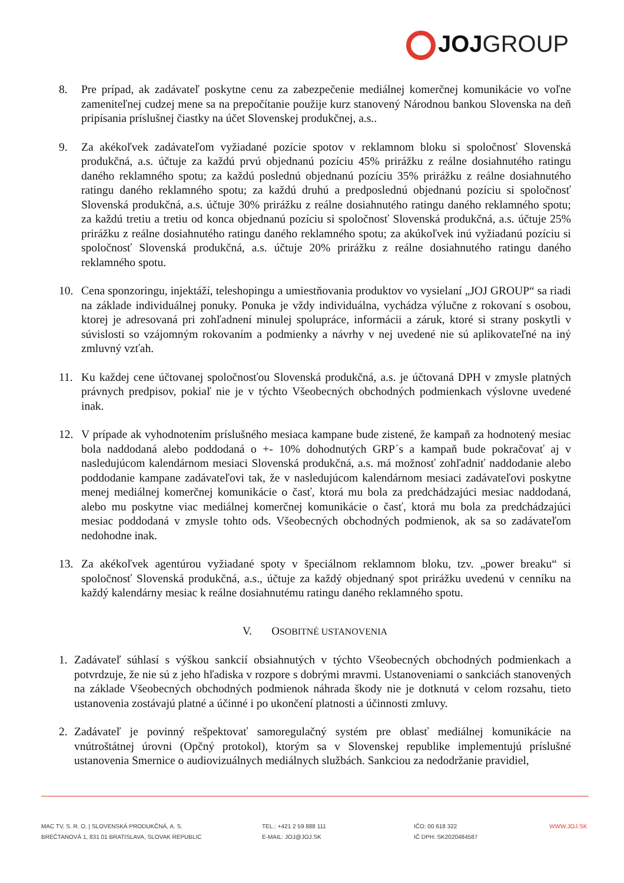JOJ GROUP
8. Pre prípad, ak zadávateľ poskytne cenu za zabezpečenie mediálnej komerčnej komunikácie vo voľne zameniteľnej cudzej mene sa na prepočítanie použije kurz stanovený Národnou bankou Slovenska na deň pripísania príslušnej čiastky na účet Slovenskej produkčnej, a.s..
9. Za akékoľvek zadávateľom vyžiadané pozície spotov v reklamnom bloku si spoločnosť Slovenská produkčná, a.s. účtuje za každú prvú objednanú pozíciu 45% prirážku z reálne dosiahnutého ratingu daného reklamného spotu; za každú poslednú objednanú pozíciu 35% prirážku z reálne dosiahnutého ratingu daného reklamného spotu; za každú druhú a predposlednú objednanú pozíciu si spoločnosť Slovenská produkčná, a.s. účtuje 30% prirážku z reálne dosiahnutého ratingu daného reklamného spotu; za každú tretiu a tretiu od konca objednanú pozíciu si spoločnosť Slovenská produkčná, a.s. účtuje 25% prirážku z reálne dosiahnutého ratingu daného reklamného spotu; za akúkoľvek inú vyžiadanú pozíciu si spoločnosť Slovenská produkčná, a.s. účtuje 20% prirážku z reálne dosiahnutého ratingu daného reklamného spotu.
10. Cena sponzoringu, injektáží, teleshopingu a umiestňovania produktov vo vysielaní „JOJ GROUP“ sa riadi na základe individuálnej ponuky. Ponuka je vždy individuálna, vychádza výlučne z rokovaní s osobou, ktorej je adresovaná pri zohľadnení minulej spolupráce, informácii a záruk, ktoré si strany poskytli v súvislosti so vzájomným rokovaním a podmienky a návrhy v nej uvedené nie sú aplikovateľné na iný zmluvný vzťah.
11. Ku každej cene účtovanej spoločnosťou Slovenská produkčná, a.s. je účtovaná DPH v zmysle platných právnych predpisov, pokiaľ nie je v týchto Všeobecných obchodných podmienkach výslovne uvedené inak.
12. V prípade ak vyhodnotením príslušného mesiaca kampane bude zistené, že kampaň za hodnotený mesiac bola naddodaná alebo poddodaná o +- 10% dohodnutých GRP´s a kampaň bude pokračovať aj v nasledujúcom kalendárnom mesiaci Slovenská produkčná, a.s. má možnosť zohľadniť naddodanie alebo poddodanie kampane zadávateľovi tak, že v nasledujúcom kalendárnom mesiaci zadávateľovi poskytne menej mediálnej komerčnej komunikácie o časť, ktorá mu bola za predchádzajúci mesiac naddodaná, alebo mu poskytne viac mediálnej komerčnej komunikácie o časť, ktorá mu bola za predchádzajúci mesiac poddodaná v zmysle tohto ods. Všeobecných obchodných podmienok, ak sa so zadávateľom nedohodne inak.
13. Za akékoľvek agentúrou vyžiadané spoty v špeciálnom reklamnom bloku, tzv. „power breaku“ si spoločnosť Slovenská produkčná, a.s., účtuje za každý objednaný spot prirážku uvedenú v cenníku na každý kalendárny mesiac k reálne dosiahnutému ratingu daného reklamného spotu.
V. OSOBITNÉ USTANOVENIA
1. Zadávateľ súhlasí s výškou sankcií obsiahnutých v týchto Všeobecných obchodných podmienkach a potvrdzuje, že nie sú z jeho hľadiska v rozpore s dobrými mravmi. Ustanoveniami o sankciách stanovených na základe Všeobecných obchodných podmienok náhrada škody nie je dotknutá v celom rozsahu, tieto ustanovenia zostávajú platné a účinné i po ukončení platnosti a účinnosti zmluvy.
2. Zadávateľ je povinný rešpektovať samoregulačný systém pre oblasť mediálnej komunikácie na vnútroštátnej úrovni (Opčný protokol), ktorým sa v Slovenskej republike implementujú príslušné ustanovenia Smernice o audiovizuálnych mediálnych službách. Sankciou za nedodržanie pravidiel,
MAC TV, S. R. O. | SLOVENSKÁ PRODUKČNÁ, A. S.
BREČTANOVÁ 1, 831 01 BRATISLAVA, SLOVAK REPUBLIC
TEL.: +421 2 59 888 111
E-MAIL: JOJ@JOJ.SK
IČO: 00 618 322
IČ DPH: SK2020484587
WWW.JOJ.SK